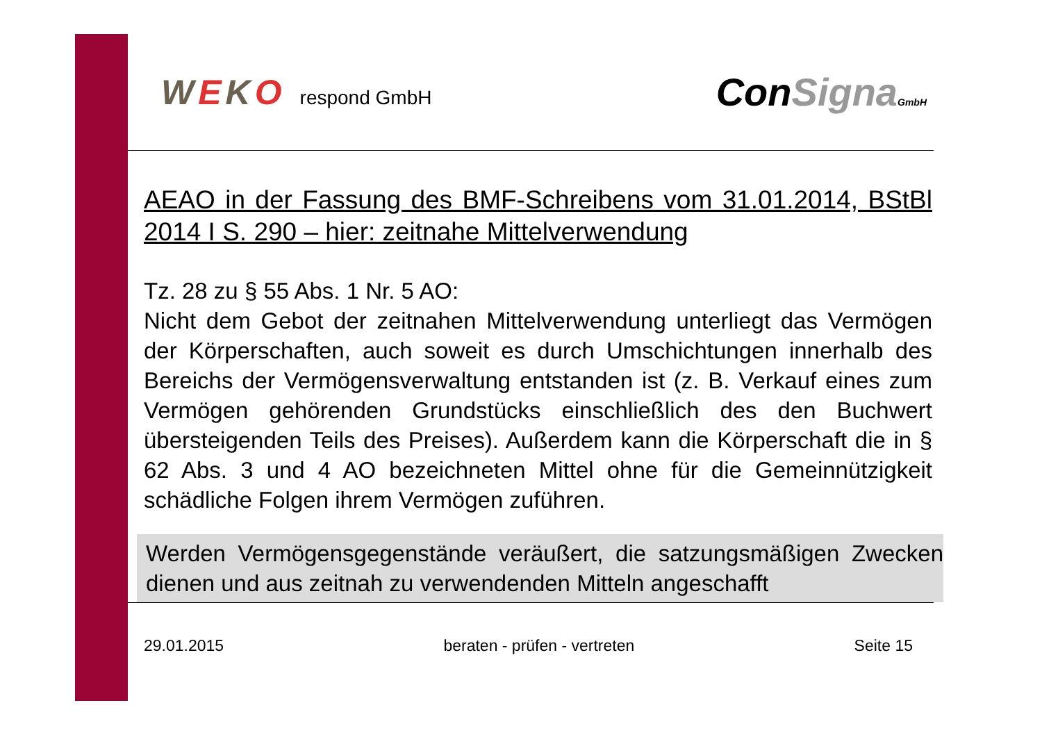WEKO respond GmbH
ConSigna GmbH
AEAO in der Fassung des BMF-Schreibens vom 31.01.2014, BStBl 2014 I S. 290 – hier: zeitnahe Mittelverwendung
Tz. 28 zu § 55 Abs. 1 Nr. 5 AO:
Nicht dem Gebot der zeitnahen Mittelverwendung unterliegt das Vermögen der Körperschaften, auch soweit es durch Umschichtungen innerhalb des Bereichs der Vermögensverwaltung entstanden ist (z. B. Verkauf eines zum Vermögen gehörenden Grundstücks einschließlich des den Buchwert übersteigenden Teils des Preises). Außerdem kann die Körperschaft die in § 62 Abs. 3 und 4 AO bezeichneten Mittel ohne für die Gemeinnützigkeit schädliche Folgen ihrem Vermögen zuführen.
Werden Vermögensgegenstände veräußert, die satzungsmäßigen Zwecken dienen und aus zeitnah zu verwendenden Mitteln angeschafft
29.01.2015 beraten - prüfen - vertreten Seite 15